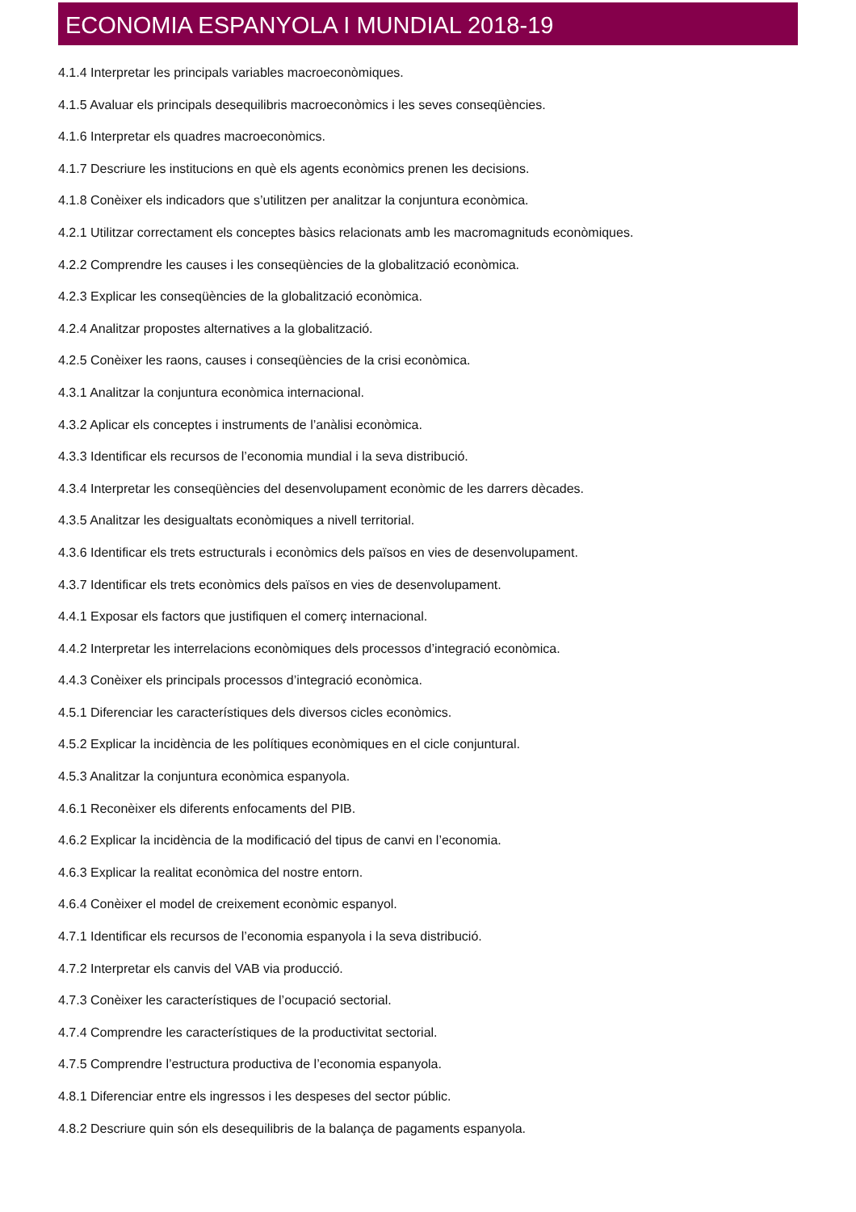ECONOMIA ESPANYOLA I MUNDIAL 2018-19
4.1.4 Interpretar les principals variables macroeconòmiques.
4.1.5 Avaluar els principals desequilibris macroeconòmics i les seves conseqüències.
4.1.6 Interpretar els quadres macroeconòmics.
4.1.7 Descriure les institucions en què els agents econòmics prenen les decisions.
4.1.8 Conèixer els indicadors que s’utilitzen per analitzar la conjuntura econòmica.
4.2.1 Utilitzar correctament els conceptes bàsics relacionats amb les macromagnituds econòmiques.
4.2.2 Comprendre les causes i les conseqüències de la globalització econòmica.
4.2.3 Explicar les conseqüències de la globalització econòmica.
4.2.4 Analitzar propostes alternatives a la globalització.
4.2.5 Conèixer les raons, causes i conseqüències de la crisi econòmica.
4.3.1 Analitzar la conjuntura econòmica internacional.
4.3.2 Aplicar els conceptes i instruments de l’anàlisi econòmica.
4.3.3 Identificar els recursos de l’economia mundial i la seva distribució.
4.3.4 Interpretar les conseqüències del desenvolupament econòmic de les darrers dècades.
4.3.5 Analitzar les desigualtats econòmiques a nivell territorial.
4.3.6 Identificar els trets estructurals i econòmics dels països en vies de desenvolupament.
4.3.7 Identificar els trets econòmics dels països en vies de desenvolupament.
4.4.1 Exposar els factors que justifiquen el comerç internacional.
4.4.2 Interpretar les interrelacions econòmiques dels processos d’integració econòmica.
4.4.3 Conèixer els principals processos d’integració econòmica.
4.5.1 Diferenciar les característiques dels diversos cicles econòmics.
4.5.2 Explicar la incidència de les polítiques econòmiques en el cicle conjuntural.
4.5.3 Analitzar la conjuntura econòmica espanyola.
4.6.1 Reconèixer els diferents enfocaments del PIB.
4.6.2 Explicar la incidència de la modificació del tipus de canvi en l’economia.
4.6.3 Explicar la realitat econòmica del nostre entorn.
4.6.4 Conèixer el model de creixement econòmic espanyol.
4.7.1 Identificar els recursos de l’economia espanyola i la seva distribució.
4.7.2 Interpretar els canvis del VAB via producció.
4.7.3 Conèixer les característiques de l’ocupació sectorial.
4.7.4 Comprendre les característiques de la productivitat sectorial.
4.7.5 Comprendre l’estructura productiva de l’economia espanyola.
4.8.1 Diferenciar entre els ingressos i les despeses del sector públic.
4.8.2 Descriure quin són els desequilibris de la balança de pagaments espanyola.